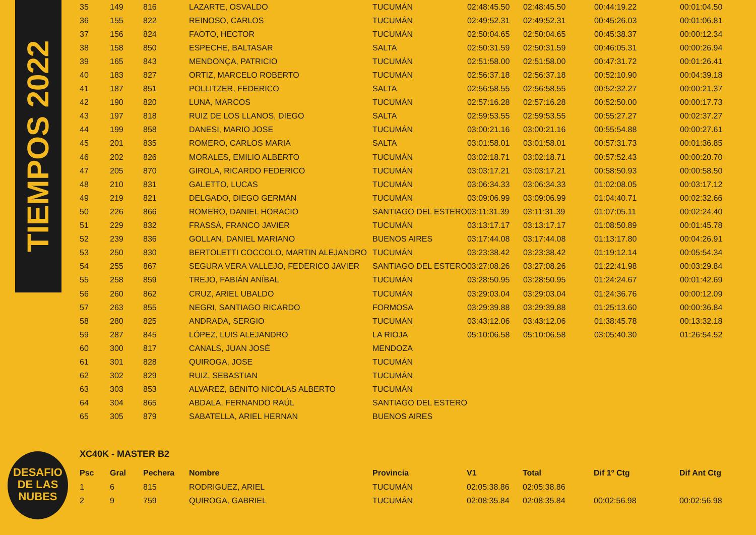TIEMPOS 2022
DESAFIO
DE LAS
NUBES
| 35 | 149 | 816 | LAZARTE, OSVALDO | TUCUMÁN | 02:48:45.50 | 02:48:45.50 | 00:44:19.22 | 00:01:04.50 |
| 36 | 155 | 822 | REINOSO, CARLOS | TUCUMÁN | 02:49:52.31 | 02:49:52.31 | 00:45:26.03 | 00:01:06.81 |
| 37 | 156 | 824 | FAOTO, HECTOR | TUCUMÁN | 02:50:04.65 | 02:50:04.65 | 00:45:38.37 | 00:00:12.34 |
| 38 | 158 | 850 | ESPECHE, BALTASAR | SALTA | 02:50:31.59 | 02:50:31.59 | 00:46:05.31 | 00:00:26.94 |
| 39 | 165 | 843 | MENDONÇA, PATRICIO | TUCUMÁN | 02:51:58.00 | 02:51:58.00 | 00:47:31.72 | 00:01:26.41 |
| 40 | 183 | 827 | ORTIZ, MARCELO ROBERTO | TUCUMÁN | 02:56:37.18 | 02:56:37.18 | 00:52:10.90 | 00:04:39.18 |
| 41 | 187 | 851 | POLLITZER, FEDERICO | SALTA | 02:56:58.55 | 02:56:58.55 | 00:52:32.27 | 00:00:21.37 |
| 42 | 190 | 820 | LUNA, MARCOS | TUCUMÁN | 02:57:16.28 | 02:57:16.28 | 00:52:50.00 | 00:00:17.73 |
| 43 | 197 | 818 | RUIZ DE LOS LLANOS, DIEGO | SALTA | 02:59:53.55 | 02:59:53.55 | 00:55:27.27 | 00:02:37.27 |
| 44 | 199 | 858 | DANESI, MARIO JOSE | TUCUMÁN | 03:00:21.16 | 03:00:21.16 | 00:55:54.88 | 00:00:27.61 |
| 45 | 201 | 835 | ROMERO, CARLOS MARIA | SALTA | 03:01:58.01 | 03:01:58.01 | 00:57:31.73 | 00:01:36.85 |
| 46 | 202 | 826 | MORALES, EMILIO ALBERTO | TUCUMÁN | 03:02:18.71 | 03:02:18.71 | 00:57:52.43 | 00:00:20.70 |
| 47 | 205 | 870 | GIROLA, RICARDO FEDERICO | TUCUMÁN | 03:03:17.21 | 03:03:17.21 | 00:58:50.93 | 00:00:58.50 |
| 48 | 210 | 831 | GALETTO, LUCAS | TUCUMÁN | 03:06:34.33 | 03:06:34.33 | 01:02:08.05 | 00:03:17.12 |
| 49 | 219 | 821 | DELGADO, DIEGO GERMÁN | TUCUMÁN | 03:09:06.99 | 03:09:06.99 | 01:04:40.71 | 00:02:32.66 |
| 50 | 226 | 866 | ROMERO, DANIEL HORACIO | SANTIAGO DEL ESTERO | 03:11:31.39 | 03:11:31.39 | 01:07:05.11 | 00:02:24.40 |
| 51 | 229 | 832 | FRASSÁ, FRANCO JAVIER | TUCUMÁN | 03:13:17.17 | 03:13:17.17 | 01:08:50.89 | 00:01:45.78 |
| 52 | 239 | 836 | GOLLAN, DANIEL MARIANO | BUENOS AIRES | 03:17:44.08 | 03:17:44.08 | 01:13:17.80 | 00:04:26.91 |
| 53 | 250 | 830 | BERTOLETTI COCCOLO, MARTIN ALEJANDRO | TUCUMÁN | 03:23:38.42 | 03:23:38.42 | 01:19:12.14 | 00:05:54.34 |
| 54 | 255 | 867 | SEGURA VERA VALLEJO, FEDERICO JAVIER | SANTIAGO DEL ESTERO | 03:27:08.26 | 03:27:08.26 | 01:22:41.98 | 00:03:29.84 |
| 55 | 258 | 859 | TREJO, FABIÁN ANÍBAL | TUCUMÁN | 03:28:50.95 | 03:28:50.95 | 01:24:24.67 | 00:01:42.69 |
| 56 | 260 | 862 | CRUZ, ARIEL UBALDO | TUCUMÁN | 03:29:03.04 | 03:29:03.04 | 01:24:36.76 | 00:00:12.09 |
| 57 | 263 | 855 | NEGRI, SANTIAGO RICARDO | FORMOSA | 03:29:39.88 | 03:29:39.88 | 01:25:13.60 | 00:00:36.84 |
| 58 | 280 | 825 | ANDRADA, SERGIO | TUCUMÁN | 03:43:12.06 | 03:43:12.06 | 01:38:45.78 | 00:13:32.18 |
| 59 | 287 | 845 | LÓPEZ, LUIS ALEJANDRO | LA RIOJA | 05:10:06.58 | 05:10:06.58 | 03:05:40.30 | 01:26:54.52 |
| 60 | 300 | 817 | CANALS, JUAN JOSÉ | MENDOZA | | | | |
| 61 | 301 | 828 | QUIROGA, JOSE | TUCUMÁN | | | | |
| 62 | 302 | 829 | RUIZ, SEBASTIAN | TUCUMÁN | | | | |
| 63 | 303 | 853 | ALVAREZ, BENITO NICOLAS ALBERTO | TUCUMÁN | | | | |
| 64 | 304 | 865 | ABDALA, FERNANDO RAÚL | SANTIAGO DEL ESTERO | | | | |
| 65 | 305 | 879 | SABATELLA, ARIEL HERNAN | BUENOS AIRES | | | | |
XC40K - MASTER B2
| Psc | Gral | Pechera | Nombre | Provincia | V1 | Total | Dif 1º Ctg | Dif Ant Ctg |
| --- | --- | --- | --- | --- | --- | --- | --- | --- |
| 1 | 6 | 815 | RODRIGUEZ, ARIEL | TUCUMÁN | 02:05:38.86 | 02:05:38.86 | | |
| 2 | 9 | 759 | QUIROGA, GABRIEL | TUCUMÁN | 02:08:35.84 | 02:08:35.84 | 00:02:56.98 | 00:02:56.98 |